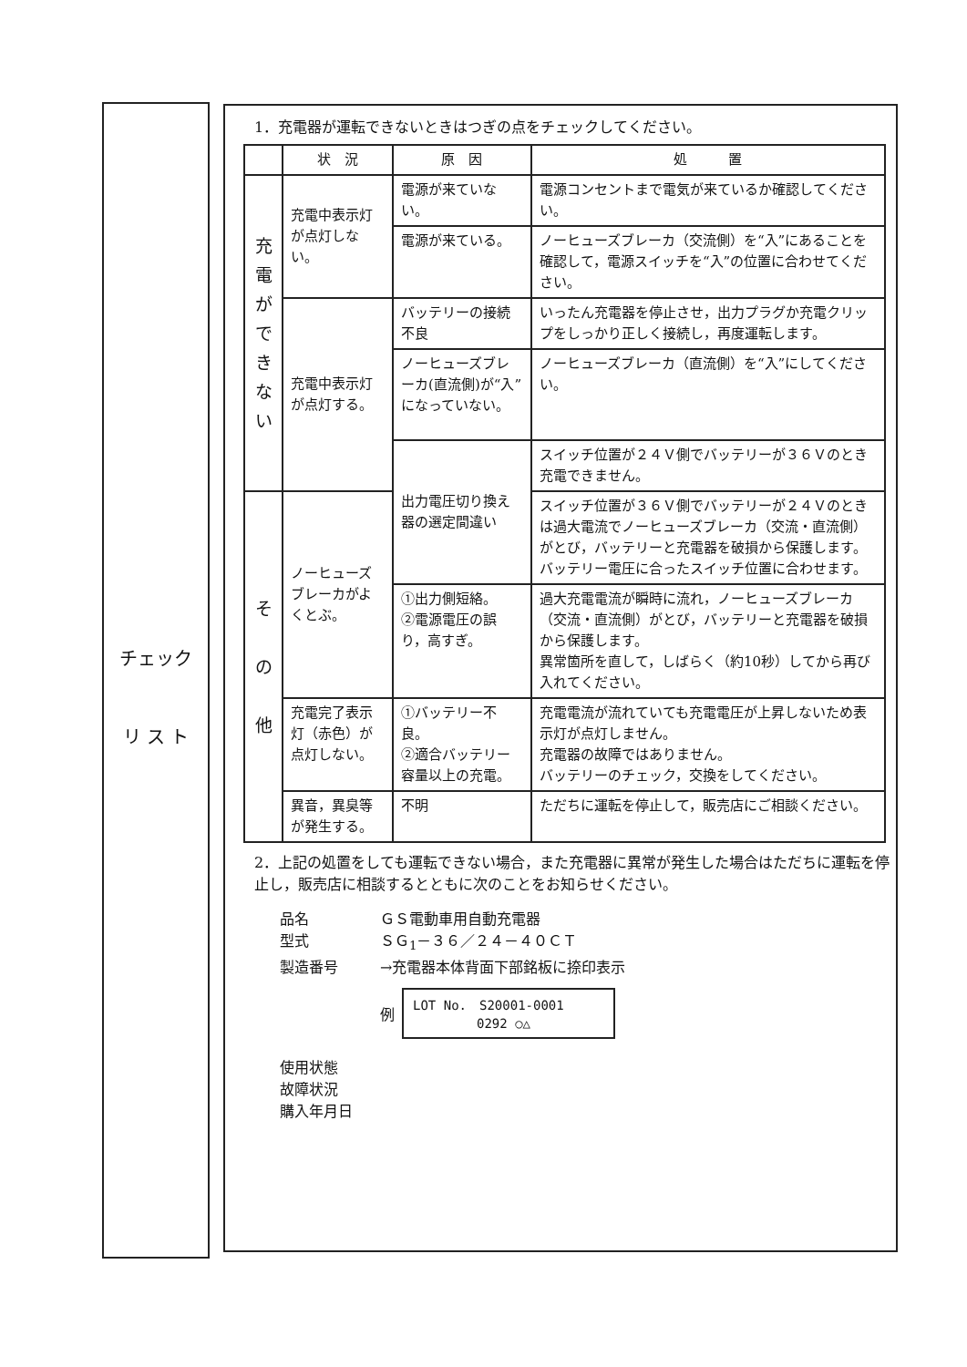チェック
リ ス ト
1．充電器が運転できないときはつぎの点をチェックしてください。
| | 状 況 | 原 因 | 処 置 |
| --- | --- | --- | --- |
| 充 電 が で き な い | 充電中表示灯が点灯しない。 | 電源が来ていない。 | 電源コンセントまで電気が来ているか確認してください。 |
| | | 電源が来ている。 | ノーヒューズブレーカ（交流側）を“入”にあることを確認して，電源スイッチを“入”の位置に合わせてください。 |
| | 充電中表示灯が点灯する。 | バッテリーの接続不良 | いったん充電器を停止させ，出力プラグか充電クリップをしっかり正しく接続し，再度運転します。 |
| | | ノーヒューズブレーカ(直流側)が“入”になっていない。 | ノーヒューズブレーカ（直流側）を“入”にしてください。 |
| | | 出力電圧切り換え器の選定間違い | スイッチ位置が２４Ｖ側でバッテリーが３６Ｖのとき充電できません。 |
| そ の 他 | ノーヒューズブレーカがよくとぶ。 | | スイッチ位置が３６Ｖ側でバッテリーが２４Ｖのときは過大電流でノーヒューズブレーカ（交流・直流側）がとび，バッテリーと充電器を破損から保護します。 バッテリー電圧に合ったスイッチ位置に合わせます。 |
| | | ①出力側短絡。 ②電源電圧の誤り，高すぎ。 | 過大充電電流が瞬時に流れ，ノーヒューズブレーカ（交流・直流側）がとび，バッテリーと充電器を破損から保護します。 異常箇所を直して，しばらく（約10秒）してから再び入れてください。 |
| | 充電完了表示灯（赤色）が点灯しない。 | ①バッテリー不良。 ②適合バッテリー容量以上の充電。 | 充電電流が流れていても充電電圧が上昇しないため表示灯が点灯しません。 充電器の故障ではありません。 バッテリーのチェック，交換をしてください。 |
| | 異音，異臭等が発生する。 | 不明 | ただちに運転を停止して，販売店にご相談ください。 |
2．上記の処置をしても運転できない場合，また充電器に異常が発生した場合はただちに運転を停止し，販売店に相談するとともに次のことをお知らせください。
品名 ＧＳ電動車用自動充電器
型式 ＳＧ<sub>1</sub>－３６／２４－４０ＣＴ
製造番号 →充電器本体背面下部銘板に捺印表示
例
LOT No.　S20001-0001
　　　　　0292 ○△
使用状態
故障状況
購入年月日